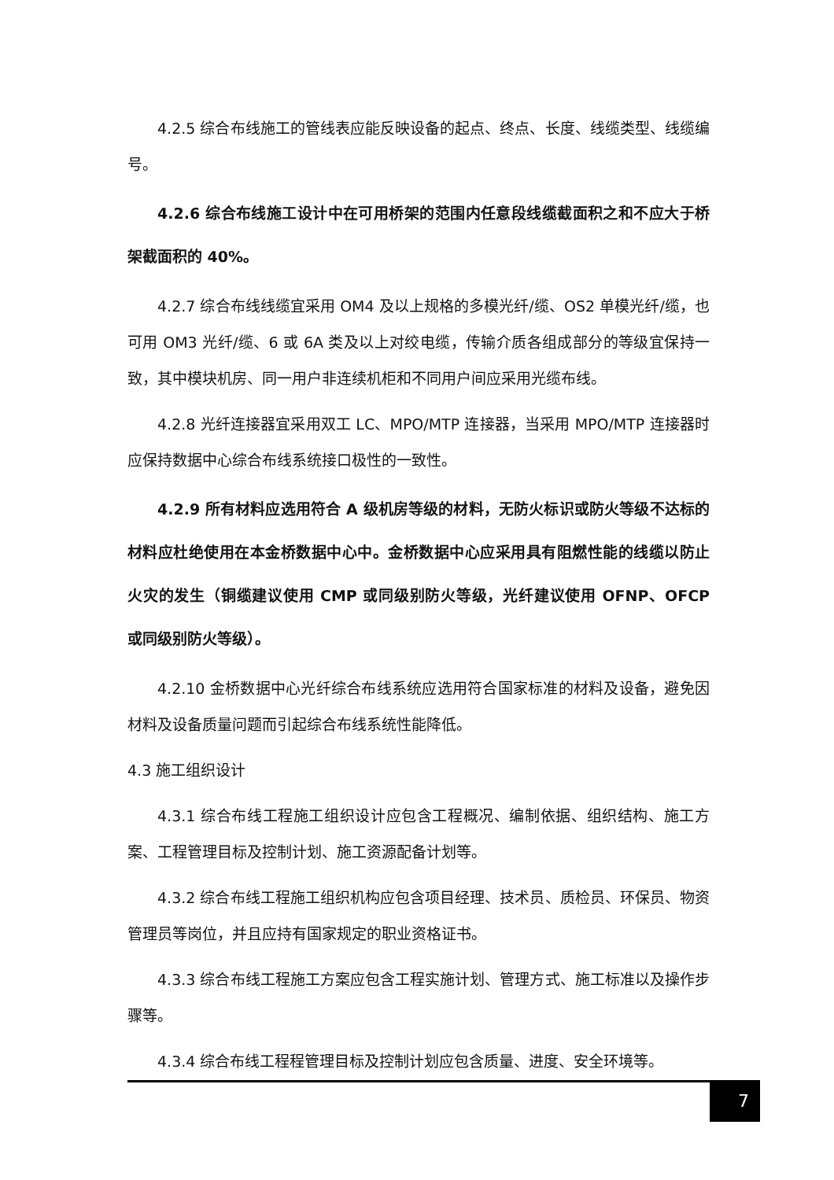4.2.5 综合布线施工的管线表应能反映设备的起点、终点、长度、线缆类型、线缆编号。
4.2.6 综合布线施工设计中在可用桥架的范围内任意段线缆截面积之和不应大于桥架截面积的 40%。
4.2.7 综合布线线缆宜采用 OM4 及以上规格的多模光纤/缆、OS2 单模光纤/缆，也可用 OM3 光纤/缆、6 或 6A 类及以上对绞电缆，传输介质各组成部分的等级宜保持一致，其中模块机房、同一用户非连续机柜和不同用户间应采用光缆布线。
4.2.8 光纤连接器宜采用双工 LC、MPO/MTP 连接器，当采用 MPO/MTP 连接器时应保持数据中心综合布线系统接口极性的一致性。
4.2.9 所有材料应选用符合 A 级机房等级的材料，无防火标识或防火等级不达标的材料应杜绝使用在本金桥数据中心中。金桥数据中心应采用具有阻燃性能的线缆以防止火灾的发生（铜缆建议使用 CMP 或同级别防火等级，光纤建议使用 OFNP、OFCP 或同级别防火等级）。
4.2.10 金桥数据中心光纤综合布线系统应选用符合国家标准的材料及设备，避免因材料及设备质量问题而引起综合布线系统性能降低。
4.3 施工组织设计
4.3.1 综合布线工程施工组织设计应包含工程概况、编制依据、组织结构、施工方案、工程管理目标及控制计划、施工资源配备计划等。
4.3.2 综合布线工程施工组织机构应包含项目经理、技术员、质检员、环保员、物资管理员等岗位，并且应持有国家规定的职业资格证书。
4.3.3 综合布线工程施工方案应包含工程实施计划、管理方式、施工标准以及操作步骤等。
4.3.4 综合布线工程程管理目标及控制计划应包含质量、进度、安全环境等。
7